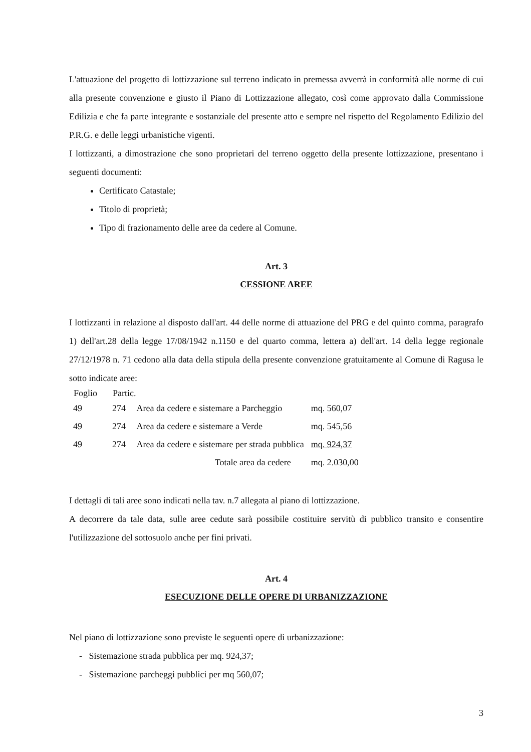L'attuazione del progetto di lottizzazione sul terreno indicato in premessa avverrà in conformità alle norme di cui alla presente convenzione e giusto il Piano di Lottizzazione allegato, così come approvato dalla Commissione Edilizia e che fa parte integrante e sostanziale del presente atto e sempre nel rispetto del Regolamento Edilizio del P.R.G. e delle leggi urbanistiche vigenti.
I lottizzanti, a dimostrazione che sono proprietari del terreno oggetto della presente lottizzazione, presentano i seguenti documenti:
Certificato Catastale;
Titolo di proprietà;
Tipo di frazionamento delle aree da cedere al Comune.
Art. 3
CESSIONE AREE
I lottizzanti in relazione al disposto dall'art. 44 delle norme di attuazione del PRG e del quinto comma, paragrafo 1) dell'art.28 della legge 17/08/1942 n.1150 e del quarto comma, lettera a) dell'art. 14 della legge regionale 27/12/1978 n. 71 cedono alla data della stipula della presente convenzione gratuitamente al Comune di Ragusa le sotto indicate aree:
| Foglio | Partic. | | |
| --- | --- | --- | --- |
| 49 | 274 | Area da cedere e sistemare a Parcheggio | mq. 560,07 |
| 49 | 274 | Area da cedere e sistemare a Verde | mq. 545,56 |
| 49 | 274 | Area da cedere e sistemare per strada pubblica | mq. 924,37 |
| | | Totale area da cedere | mq. 2.030,00 |
I dettagli di tali aree sono indicati nella tav. n.7 allegata al piano di lottizzazione.
A decorrere da tale data, sulle aree cedute sarà possibile costituire servitù di pubblico transito e consentire l'utilizzazione del sottosuolo anche per fini privati.
Art. 4
ESECUZIONE DELLE OPERE DI URBANIZZAZIONE
Nel piano di lottizzazione sono previste le seguenti opere di urbanizzazione:
- Sistemazione strada pubblica per mq. 924,37;
- Sistemazione parcheggi pubblici per mq 560,07;
3